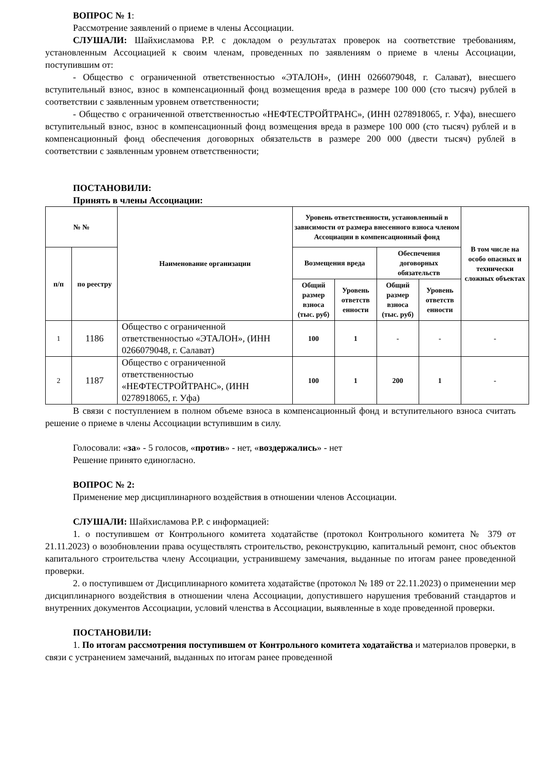ВОПРОС № 1:
Рассмотрение заявлений о приеме в члены Ассоциации.
СЛУШАЛИ: Шайхисламова Р.Р. с докладом о результатах проверок на соответствие требованиям, установленным Ассоциацией к своим членам, проведенных по заявлениям о приеме в члены Ассоциации, поступившим от:
- Общество с ограниченной ответственностью «ЭТАЛОН», (ИНН 0266079048, г. Салават), внесшего вступительный взнос, взнос в компенсационный фонд возмещения вреда в размере 100 000 (сто тысяч) рублей в соответствии с заявленным уровнем ответственности;
- Общество с ограниченной ответственностью «НЕФТЕСТРОЙТРАНС», (ИНН 0278918065, г. Уфа), внесшего вступительный взнос, взнос в компенсационный фонд возмещения вреда в размере 100 000 (сто тысяч) рублей и в компенсационный фонд обеспечения договорных обязательств в размере 200 000 (двести тысяч) рублей в соответствии с заявленным уровнем ответственности;
ПОСТАНОВИЛИ:
Принять в члены Ассоциации:
| № № | | Наименование организации | Уровень ответственности, установленный в зависимости от размера внесенного взноса членом Ассоциации в компенсационный фонд | | | | В том числе на особо опасных и технически сложных объектах |
| --- | --- | --- | --- | --- | --- | --- | --- |
| п/п | по реестру | | Возмещения вреда | | Обеспечения договорных обязательств | | |
| | | | Общий размер взноса (тыс. руб) | Уровень ответств енности | Общий размер взноса (тыс. руб) | Уровень ответств енности | |
| 1 | 1186 | Общество с ограниченной ответственностью «ЭТАЛОН», (ИНН 0266079048, г. Салават) | 100 | 1 | - | - | - |
| 2 | 1187 | Общество с ограниченной ответственностью «НЕФТЕСТРОЙТРАНС», (ИНН 0278918065, г. Уфа) | 100 | 1 | 200 | 1 | - |
В связи с поступлением в полном объеме взноса в компенсационный фонд и вступительного взноса считать решение о приеме в члены Ассоциации вступившим в силу.
Голосовали: «за» - 5 голосов, «против» - нет, «воздержались» - нет
Решение принято единогласно.
ВОПРОС № 2:
Применение мер дисциплинарного воздействия в отношении членов Ассоциации.
СЛУШАЛИ: Шайхисламова Р.Р. с информацией:
1. о поступившем от Контрольного комитета ходатайстве (протокол Контрольного комитета № 379 от 21.11.2023) о возобновлении права осуществлять строительство, реконструкцию, капитальный ремонт, снос объектов капитального строительства члену Ассоциации, устранившему замечания, выданные по итогам ранее проведенной проверки.
2. о поступившем от Дисциплинарного комитета ходатайстве (протокол № 189 от 22.11.2023) о применении мер дисциплинарного воздействия в отношении члена Ассоциации, допустившего нарушения требований стандартов и внутренних документов Ассоциации, условий членства в Ассоциации, выявленные в ходе проведенной проверки.
ПОСТАНОВИЛИ:
1. По итогам рассмотрения поступившем от Контрольного комитета ходатайства и материалов проверки, в связи с устранением замечаний, выданных по итогам ранее проведенной